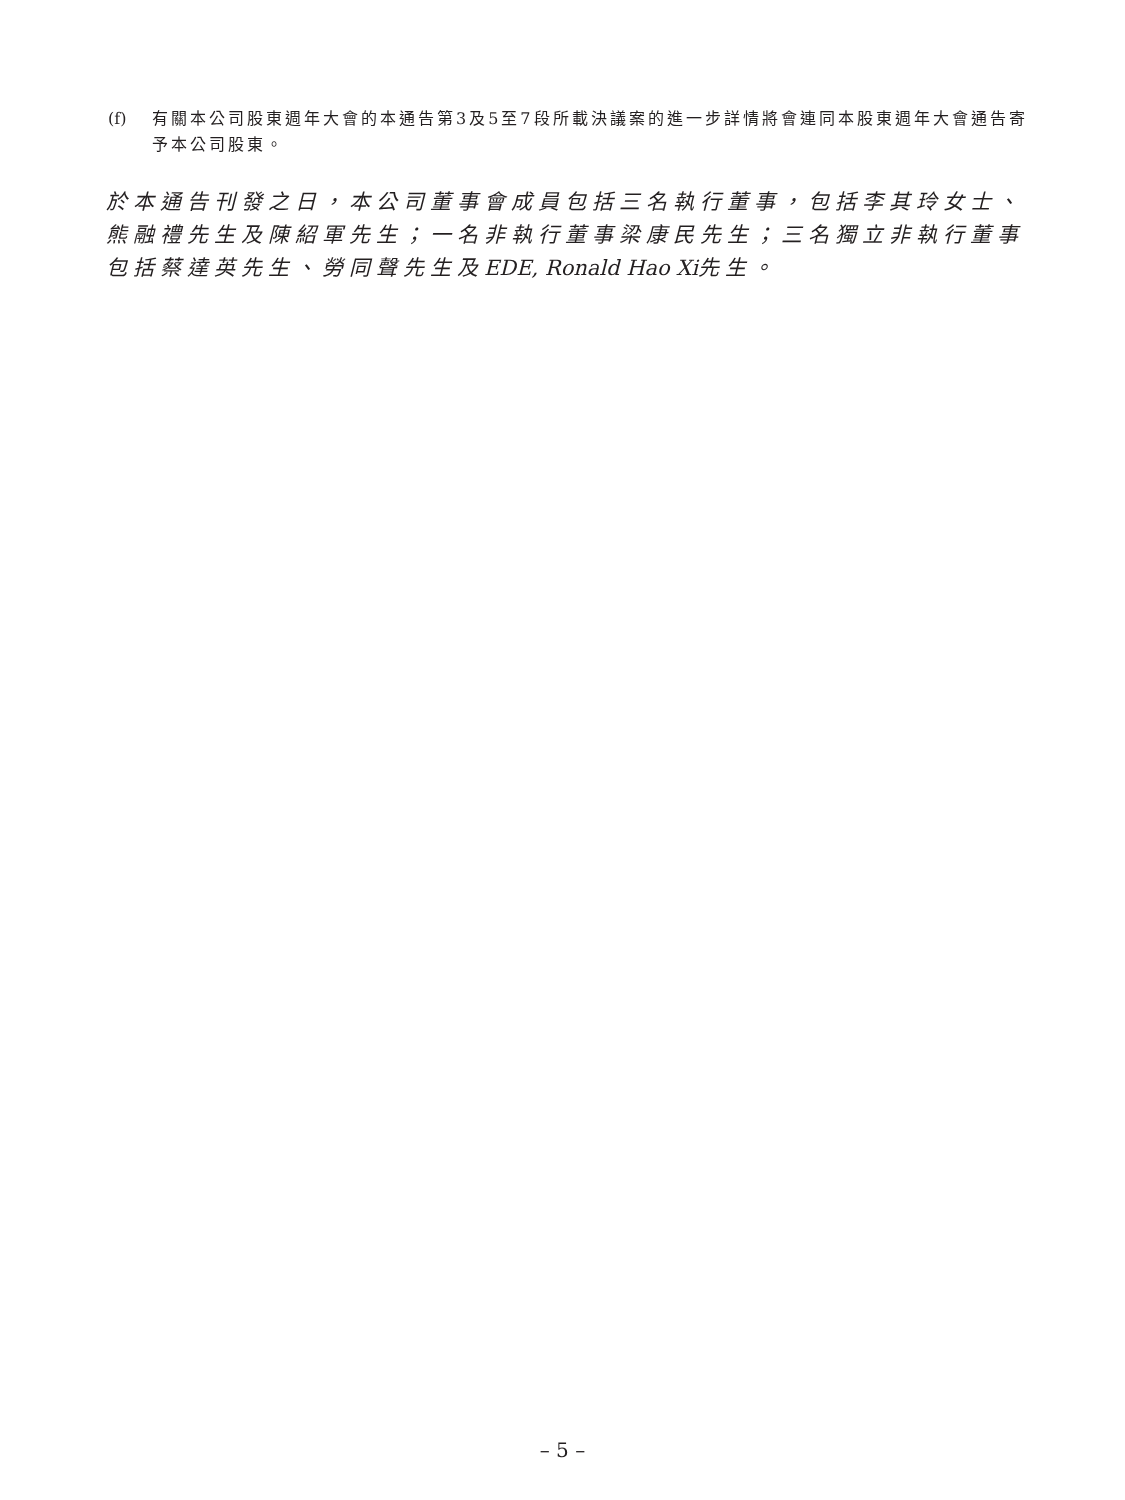(f) 有關本公司股東週年大會的本通告第3及5至7段所載決議案的進一步詳情將會連同本股東週年大會通告寄予本公司股東。
於本通告刊發之日，本公司董事會成員包括三名執行董事，包括李其玲女士、熊融禮先生及陳紹軍先生；一名非執行董事梁康民先生；三名獨立非執行董事包括蔡達英先生、勞同聲先生及EDE, Ronald Hao Xi先生。
– 5 –